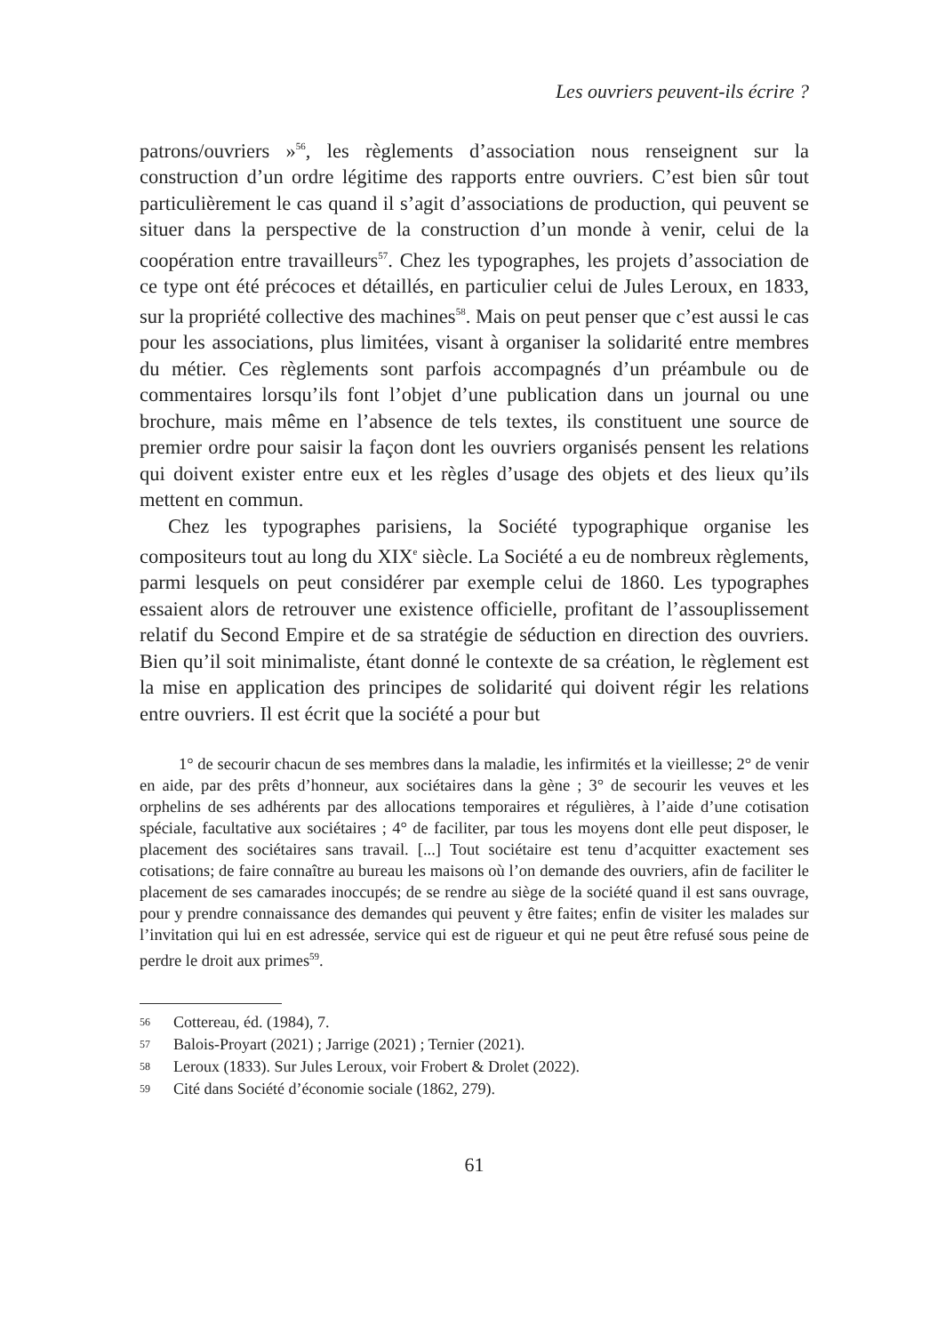Les ouvriers peuvent-ils écrire ?
patrons/ouvriers »<sup>56</sup>, les règlements d’association nous renseignent sur la construction d’un ordre légitime des rapports entre ouvriers. C’est bien sûr tout particulièrement le cas quand il s’agit d’associations de production, qui peuvent se situer dans la perspective de la construction d’un monde à venir, celui de la coopération entre travailleurs<sup>57</sup>. Chez les typographes, les projets d’association de ce type ont été précoces et détaillés, en particulier celui de Jules Leroux, en 1833, sur la propriété collective des machines<sup>58</sup>. Mais on peut penser que c’est aussi le cas pour les associations, plus limitées, visant à organiser la solidarité entre membres du métier. Ces règlements sont parfois accompagnés d’un préambule ou de commentaires lorsqu’ils font l’objet d’une publication dans un journal ou une brochure, mais même en l’absence de tels textes, ils constituent une source de premier ordre pour saisir la façon dont les ouvriers organisés pensent les relations qui doivent exister entre eux et les règles d’usage des objets et des lieux qu’ils mettent en commun.
Chez les typographes parisiens, la Société typographique organise les compositeurs tout au long du XIX<sup>e</sup> siècle. La Société a eu de nombreux règlements, parmi lesquels on peut considérer par exemple celui de 1860. Les typographes essaient alors de retrouver une existence officielle, profitant de l’assouplissement relatif du Second Empire et de sa stratégie de séduction en direction des ouvriers. Bien qu’il soit minimaliste, étant donné le contexte de sa création, le règlement est la mise en application des principes de solidarité qui doivent régir les relations entre ouvriers. Il est écrit que la société a pour but
1° de secourir chacun de ses membres dans la maladie, les infirmités et la vieillesse; 2° de venir en aide, par des prêts d’honneur, aux sociétaires dans la gène ; 3° de secourir les veuves et les orphelins de ses adhérents par des allocations temporaires et régulières, à l’aide d’une cotisation spéciale, facultative aux sociétaires ; 4° de faciliter, par tous les moyens dont elle peut disposer, le placement des sociétaires sans travail. [...] Tout sociétaire est tenu d’acquitter exactement ses cotisations; de faire connaître au bureau les maisons où l’on demande des ouvriers, afin de faciliter le placement de ses camarades inoccupés; de se rendre au siège de la société quand il est sans ouvrage, pour y prendre connaissance des demandes qui peuvent y être faites; enfin de visiter les malades sur l’invitation qui lui en est adressée, service qui est de rigueur et qui ne peut être refusé sous peine de perdre le droit aux primes<sup>59</sup>.
56 Cottereau, éd. (1984), 7.
57 Balois-Proyart (2021) ; Jarrige (2021) ; Ternier (2021).
58 Leroux (1833). Sur Jules Leroux, voir Frobert & Drolet (2022).
59 Cité dans Société d’économie sociale (1862, 279).
61